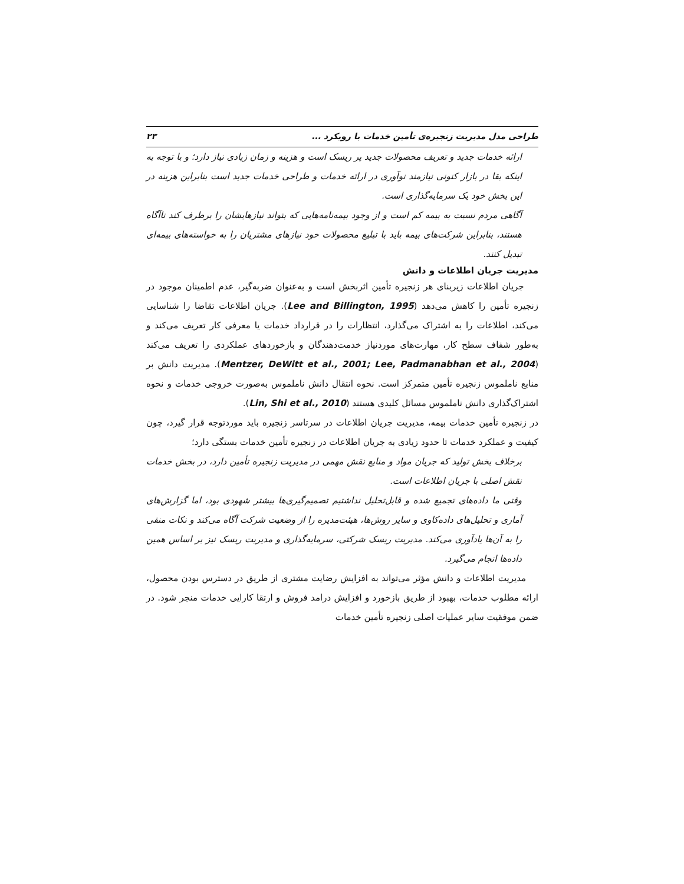طراحی مدل مدیریت زنجیره‌ی تأمین خدمات با رویکرد ... ۲۳
ارائه خدمات جدید و تعریف محصولات جدید پر ریسک است و هزینه و زمان زیادی نیاز دارد؛ و با توجه به اینکه بقا در بازار کنونی نیازمند نوآوری در ارائه خدمات و طراحی خدمات جدید است بنابراین هزینه در این بخش خود یک سرمایه‌گذاری است.
آگاهی مردم نسبت به بیمه کم است و از وجود بیمه‌نامه‌هایی که بتواند نیازهایشان را برطرف کند ناآگاه هستند، بنابراین شرکت‌های بیمه باید با تبلیغ محصولات خود نیازهای مشتریان را به خواسته‌های بیمه‌ای تبدیل کنند.
مدیریت جریان اطلاعات و دانش
جریان اطلاعات زیربنای هر زنجیره تأمین اثربخش است و به‌عنوان ضربه‌گیر، عدم اطمینان موجود در زنجیره تأمین را کاهش می‌دهد (Lee and Billington, 1995). جریان اطلاعات تقاضا را شناسایی می‌کند، اطلاعات را به اشتراک می‌گذارد، انتظارات را در قرارداد خدمات یا معرفی کار تعریف می‌کند و به‌طور شفاف سطح کار، مهارت‌های موردنیاز خدمت‌دهندگان و بازخوردهای عملکردی را تعریف می‌کند (Mentzer, DeWitt et al., 2001; Lee, Padmanabhan et al., 2004). مدیریت دانش بر منابع ناملموس زنجیره تأمین متمرکز است. نحوه انتقال دانش ناملموس به‌صورت خروجی خدمات و نحوه اشتراک‌گذاری دانش ناملموس مسائل کلیدی هستند (Lin, Shi et al., 2010).
در زنجیره تأمین خدمات بیمه، مدیریت جریان اطلاعات در سرتاسر زنجیره باید موردتوجه قرار گیرد، چون کیفیت و عملکرد خدمات تا حدود زیادی به جریان اطلاعات در زنجیره تأمین خدمات بستگی دارد؛
برخلاف بخش تولید که جریان مواد و منابع نقش مهمی در مدیریت زنجیره تأمین دارد، در بخش خدمات نقش اصلی با جریان اطلاعات است.
وقتی ما داده‌های تجمیع شده و قابل‌تحلیل نداشتیم تصمیم‌گیری‌ها بیشتر شهودی بود، اما گزارش‌های آماری و تحلیل‌های داده‌کاوی و سایر روش‌ها، هیئت‌مدیره را از وضعیت شرکت آگاه می‌کند و نکات منفی را به آن‌ها یادآوری می‌کند. مدیریت ریسک شرکتی، سرمایه‌گذاری و مدیریت ریسک نیز بر اساس همین داده‌ها انجام می‌گیرد.
مدیریت اطلاعات و دانش مؤثر می‌تواند به افزایش رضایت مشتری از طریق در دسترس بودن محصول، ارائه مطلوب خدمات، بهبود از طریق بازخورد و افزایش درامد فروش و ارتقا کارایی خدمات منجر شود. در ضمن موفقیت سایر عملیات اصلی زنجیره تأمین خدمات